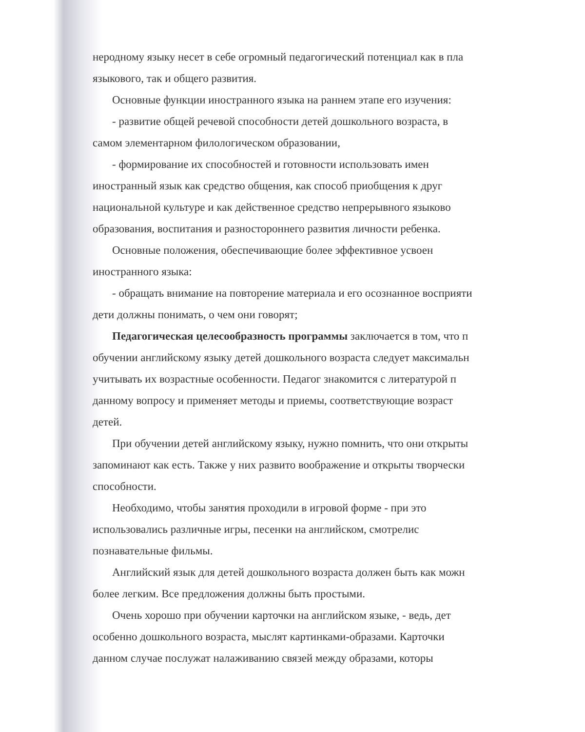неродному языку несет в себе огромный педагогический потенциал как в пла
языкового, так и общего развития.
Основные функции иностранного языка на раннем этапе его изучения:
- развитие общей речевой способности детей дошкольного возраста, в
самом элементарном филологическом образовании,
- формирование их способностей и готовности использовать имен
иностранный язык как средство общения, как способ приобщения к друг
национальной культуре и как действенное средство непрерывного языково
образования, воспитания и разностороннего развития личности ребенка.
Основные положения, обеспечивающие более эффективное усвоен
иностранного языка:
- обращать внимание на повторение материала и его осознанное восприяти
дети должны понимать, о чем они говорят;
Педагогическая целесообразность программы заключается в том, что п
обучении английскому языку детей дошкольного возраста следует максимальн
учитывать их возрастные особенности. Педагог знакомится с литературой п
данному вопросу и применяет методы и приемы, соответствующие возраст
детей.
При обучении детей английскому языку, нужно помнить, что они открыты
запоминают как есть. Также у них развито воображение и открыты творчески
способности.
Необходимо, чтобы занятия проходили в игровой форме - при это
использовались различные игры, песенки на английском, смотрелис
познавательные фильмы.
Английский язык для детей дошкольного возраста должен быть как можн
более легким. Все предложения должны быть простыми.
Очень хорошо при обучении карточки на английском языке, - ведь, дет
особенно дошкольного возраста, мыслят картинками-образами. Карточки
данном случае послужат налаживанию связей между образами, которы